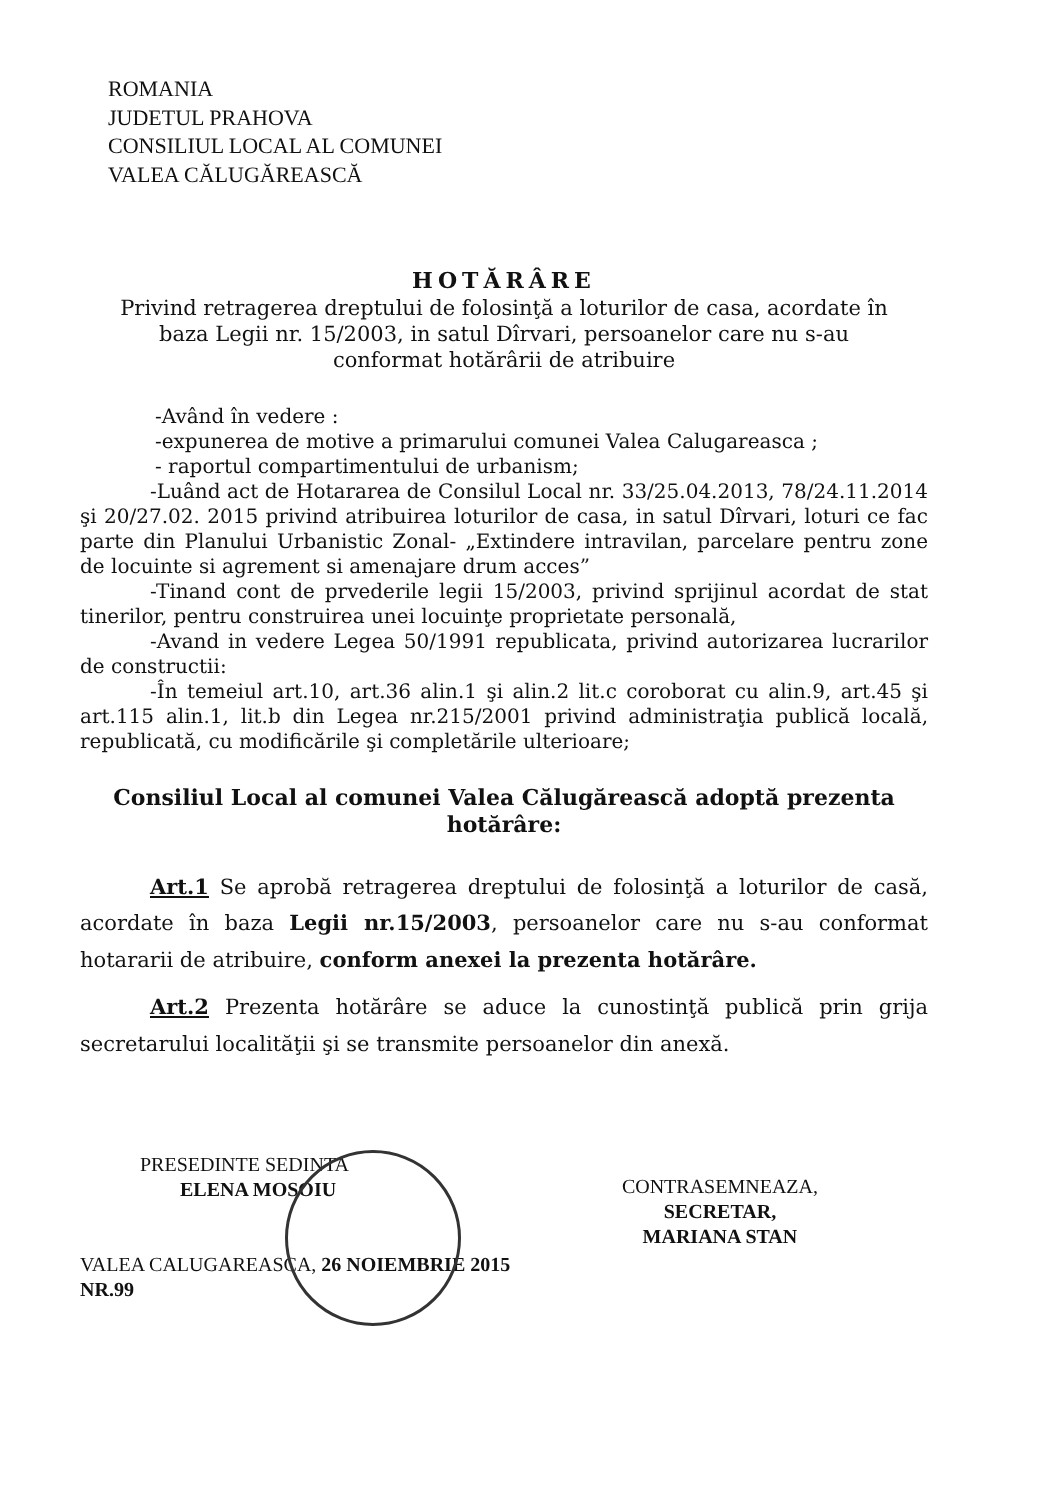ROMANIA
JUDETUL PRAHOVA
CONSILIUL LOCAL AL COMUNEI
VALEA CĂLUGĂREASCĂ
HOTĂRÂRE
Privind retragerea dreptului de folosinţă a loturilor de casa, acordate în baza Legii nr. 15/2003, in satul Dîrvari, persoanelor care nu s-au conformat hotărârii de atribuire
-Având în vedere :
-expunerea de motive a primarului comunei Valea Calugareasca ;
- raportul compartimentului de urbanism;
-Luând act de Hotararea de Consilul Local nr. 33/25.04.2013, 78/24.11.2014 şi 20/27.02. 2015 privind atribuirea loturilor de casa, in satul Dîrvari, loturi ce fac parte din Planului Urbanistic Zonal- „Extindere intravilan, parcelare pentru zone de locuinte si agrement si amenajare drum acces”
-Tinand cont de prvederile legii 15/2003, privind sprijinul acordat de stat tinerilor, pentru construirea unei locuinţe proprietate personală,
-Avand in vedere Legea 50/1991 republicata, privind autorizarea lucrarilor de constructii:
-În temeiul art.10, art.36 alin.1 şi alin.2 lit.c coroborat cu alin.9, art.45 şi art.115 alin.1, lit.b din Legea nr.215/2001 privind administraţia publică locală, republicată, cu modificările şi completările ulterioare;
Consiliul Local al comunei Valea Călugărească adoptă prezenta hotărâre:
Art.1 Se aprobă retragerea dreptului de folosinţă a loturilor de casă, acordate în baza Legii nr.15/2003, persoanelor care nu s-au conformat hotararii de atribuire, conform anexei la prezenta hotărâre.
Art.2 Prezenta hotărâre se aduce la cunostinţă publică prin grija secretarului localităţii şi se transmite persoanelor din anexă.
PRESEDINTE SEDINTA
ELENA MOSOIU
VALEA CALUGAREASCA, 26 NOIEMBRIE 2015
NR.99
CONTRASEMNEAZA,
SECRETAR,
MARIANA STAN